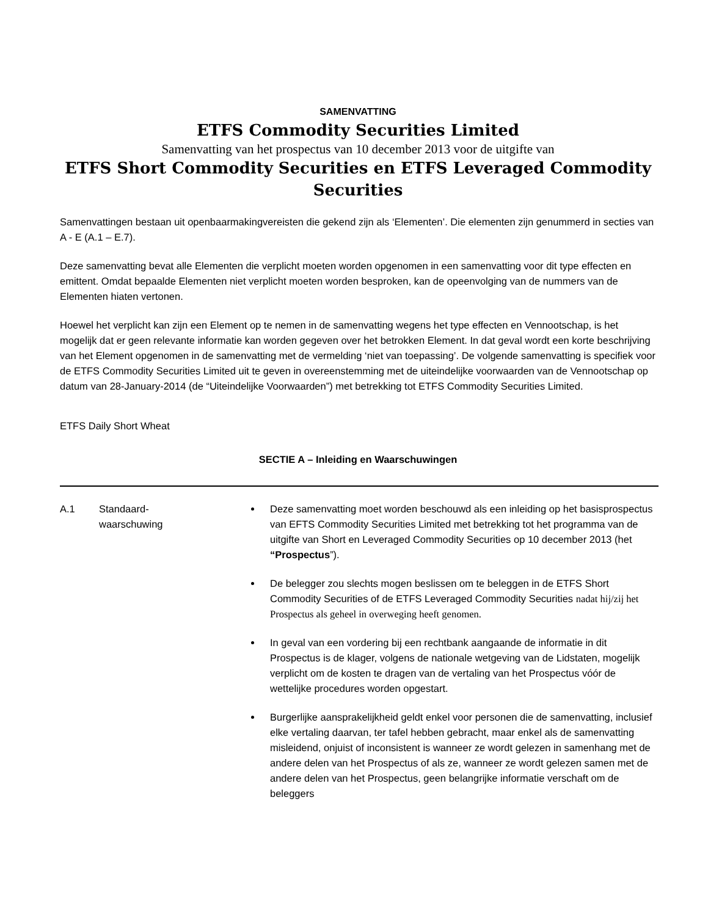SAMENVATTING
ETFS Commodity Securities Limited
Samenvatting van het prospectus van 10 december 2013 voor de uitgifte van
ETFS Short Commodity Securities en ETFS Leveraged Commodity Securities
Samenvattingen bestaan uit openbaarmakingvereisten die gekend zijn als ‘Elementen’. Die elementen zijn genummerd in secties van A - E (A.1 – E.7).
Deze samenvatting bevat alle Elementen die verplicht moeten worden opgenomen in een samenvatting voor dit type effecten en emittent. Omdat bepaalde Elementen niet verplicht moeten worden besproken, kan de opeenvolging van de nummers van de Elementen hiaten vertonen.
Hoewel het verplicht kan zijn een Element op te nemen in de samenvatting wegens het type effecten en Vennootschap, is het mogelijk dat er geen relevante informatie kan worden gegeven over het betrokken Element. In dat geval wordt een korte beschrijving van het Element opgenomen in de samenvatting met de vermelding ‘niet van toepassing’. De volgende samenvatting is specifiek voor de ETFS Commodity Securities Limited uit te geven in overeenstemming met de uiteindelijke voorwaarden van de Vennootschap op datum van 28-January-2014 (de “Uiteindelijke Voorwaarden”) met betrekking tot ETFS Commodity Securities Limited.
ETFS Daily Short Wheat
SECTIE A – Inleiding en Waarschuwingen
| A.1 | Standaard- waarschuwing | Deze samenvatting moet worden beschouwd als een inleiding op het basisprospectus van EFTS Commodity Securities Limited met betrekking tot het programma van de uitgifte van Short en Leveraged Commodity Securities op 10 december 2013 (het “Prospectus ”). De belegger zou slechts mogen beslissen om te beleggen in de ETFS Short Commodity Securities of de ETFS Leveraged Commodity Securities nadat hij/zij het Prospectus als geheel in overweging heeft genomen. In geval van een vordering bij een rechtbank aangaande de informatie in dit Prospectus is de klager, volgens de nationale wetgeving van de Lidstaten, mogelijk verplicht om de kosten te dragen van de vertaling van het Prospectus vóór de wettelijke procedures worden opgestart. Burgerlijke aansprakelijkheid geldt enkel voor personen die de samenvatting, inclusief elke vertaling daarvan, ter tafel hebben gebracht, maar enkel als de samenvatting misleidend, onjuist of inconsistent is wanneer ze wordt gelezen in samenhang met de andere delen van het Prospectus of als ze, wanneer ze wordt gelezen samen met de andere delen van het Prospectus, geen belangrijke informatie verschaft om de beleggers |